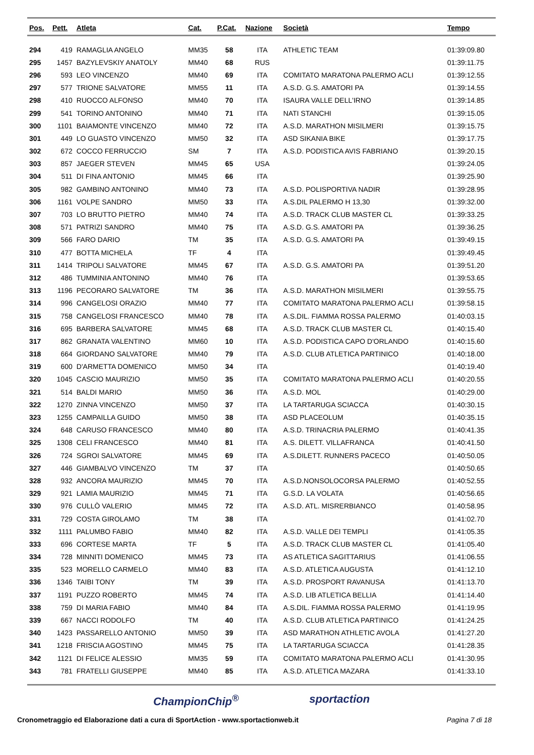| Pos. | Pett. | Atleta | Cat. | P.Cat. | Nazione | Società | Tempo |
| --- | --- | --- | --- | --- | --- | --- | --- |
| 294 | 419 | RAMAGLIA ANGELO | MM35 | 58 | ITA | ATHLETIC TEAM | 01:39:09.80 |
| 295 | 1457 | BAZYLEVSKIY ANATOLY | MM40 | 68 | RUS | | 01:39:11.75 |
| 296 | 593 | LEO VINCENZO | MM40 | 69 | ITA | COMITATO MARATONA PALERMO ACLI | 01:39:12.55 |
| 297 | 577 | TRIONE SALVATORE | MM55 | 11 | ITA | A.S.D. G.S. AMATORI PA | 01:39:14.55 |
| 298 | 410 | RUOCCO ALFONSO | MM40 | 70 | ITA | ISAURA VALLE DELL'IRNO | 01:39:14.85 |
| 299 | 541 | TORINO ANTONINO | MM40 | 71 | ITA | NATI STANCHI | 01:39:15.05 |
| 300 | 1101 | BAIAMONTE VINCENZO | MM40 | 72 | ITA | A.S.D. MARATHON MISILMERI | 01:39:15.75 |
| 301 | 449 | LO GUASTO VINCENZO | MM50 | 32 | ITA | ASD SIKANIA BIKE | 01:39:17.75 |
| 302 | 672 | COCCO FERRUCCIO | SM | 7 | ITA | A.S.D. PODISTICA AVIS FABRIANO | 01:39:20.15 |
| 303 | 857 | JAEGER STEVEN | MM45 | 65 | USA | | 01:39:24.05 |
| 304 | 511 | DI FINA ANTONIO | MM45 | 66 | ITA | | 01:39:25.90 |
| 305 | 982 | GAMBINO ANTONINO | MM40 | 73 | ITA | A.S.D. POLISPORTIVA NADIR | 01:39:28.95 |
| 306 | 1161 | VOLPE SANDRO | MM50 | 33 | ITA | A.S.DIL PALERMO H 13,30 | 01:39:32.00 |
| 307 | 703 | LO BRUTTO PIETRO | MM40 | 74 | ITA | A.S.D. TRACK CLUB MASTER CL | 01:39:33.25 |
| 308 | 571 | PATRIZI SANDRO | MM40 | 75 | ITA | A.S.D. G.S. AMATORI PA | 01:39:36.25 |
| 309 | 566 | FARO DARIO | TM | 35 | ITA | A.S.D. G.S. AMATORI PA | 01:39:49.15 |
| 310 | 477 | BOTTA MICHELA | TF | 4 | ITA | | 01:39:49.45 |
| 311 | 1414 | TRIPOLI SALVATORE | MM45 | 67 | ITA | A.S.D. G.S. AMATORI PA | 01:39:51.20 |
| 312 | 486 | TUMMINIA ANTONINO | MM40 | 76 | ITA | | 01:39:53.65 |
| 313 | 1196 | PECORARO SALVATORE | TM | 36 | ITA | A.S.D. MARATHON MISILMERI | 01:39:55.75 |
| 314 | 996 | CANGELOSI ORAZIO | MM40 | 77 | ITA | COMITATO MARATONA PALERMO ACLI | 01:39:58.15 |
| 315 | 758 | CANGELOSI FRANCESCO | MM40 | 78 | ITA | A.S.DIL. FIAMMA ROSSA PALERMO | 01:40:03.15 |
| 316 | 695 | BARBERA SALVATORE | MM45 | 68 | ITA | A.S.D. TRACK CLUB MASTER CL | 01:40:15.40 |
| 317 | 862 | GRANATA VALENTINO | MM60 | 10 | ITA | A.S.D. PODISTICA CAPO D'ORLANDO | 01:40:15.60 |
| 318 | 664 | GIORDANO SALVATORE | MM40 | 79 | ITA | A.S.D. CLUB ATLETICA PARTINICO | 01:40:18.00 |
| 319 | 600 | D'ARMETTA DOMENICO | MM50 | 34 | ITA | | 01:40:19.40 |
| 320 | 1045 | CASCIO MAURIZIO | MM50 | 35 | ITA | COMITATO MARATONA PALERMO ACLI | 01:40:20.55 |
| 321 | 514 | BALDI MARIO | MM50 | 36 | ITA | A.S.D. MOL | 01:40:29.00 |
| 322 | 1270 | ZINNA VINCENZO | MM50 | 37 | ITA | LA TARTARUGA SCIACCA | 01:40:30.15 |
| 323 | 1255 | CAMPAILLA GUIDO | MM50 | 38 | ITA | ASD PLACEOLUM | 01:40:35.15 |
| 324 | 648 | CARUSO FRANCESCO | MM40 | 80 | ITA | A.S.D. TRINACRIA PALERMO | 01:40:41.35 |
| 325 | 1308 | CELI FRANCESCO | MM40 | 81 | ITA | A.S. DILETT. VILLAFRANCA | 01:40:41.50 |
| 326 | 724 | SGROI SALVATORE | MM45 | 69 | ITA | A.S.DILETT. RUNNERS PACECO | 01:40:50.05 |
| 327 | 446 | GIAMBALVO VINCENZO | TM | 37 | ITA | | 01:40:50.65 |
| 328 | 932 | ANCORA MAURIZIO | MM45 | 70 | ITA | A.S.D.NONSOLOCORSA PALERMO | 01:40:52.55 |
| 329 | 921 | LAMIA MAURIZIO | MM45 | 71 | ITA | G.S.D. LA VOLATA | 01:40:56.65 |
| 330 | 976 | CULLÒ VALERIO | MM45 | 72 | ITA | A.S.D. ATL. MISRERBIANCO | 01:40:58.95 |
| 331 | 729 | COSTA GIROLAMO | TM | 38 | ITA | | 01:41:02.70 |
| 332 | 1111 | PALUMBO FABIO | MM40 | 82 | ITA | A.S.D. VALLE DEI TEMPLI | 01:41:05.35 |
| 333 | 696 | CORTESE MARTA | TF | 5 | ITA | A.S.D. TRACK CLUB MASTER CL | 01:41:05.40 |
| 334 | 728 | MINNITI DOMENICO | MM45 | 73 | ITA | AS ATLETICA SAGITTARIUS | 01:41:06.55 |
| 335 | 523 | MORELLO CARMELO | MM40 | 83 | ITA | A.S.D. ATLETICA AUGUSTA | 01:41:12.10 |
| 336 | 1346 | TAIBI TONY | TM | 39 | ITA | A.S.D. PROSPORT RAVANUSA | 01:41:13.70 |
| 337 | 1191 | PUZZO ROBERTO | MM45 | 74 | ITA | A.S.D. LIB ATLETICA BELLIA | 01:41:14.40 |
| 338 | 759 | DI MARIA FABIO | MM40 | 84 | ITA | A.S.DIL. FIAMMA ROSSA PALERMO | 01:41:19.95 |
| 339 | 667 | NACCI RODOLFO | TM | 40 | ITA | A.S.D. CLUB ATLETICA PARTINICO | 01:41:24.25 |
| 340 | 1423 | PASSARELLO ANTONIO | MM50 | 39 | ITA | ASD MARATHON ATHLETIC AVOLA | 01:41:27.20 |
| 341 | 1218 | FRISCIA AGOSTINO | MM45 | 75 | ITA | LA TARTARUGA SCIACCA | 01:41:28.35 |
| 342 | 1121 | DI FELICE ALESSIO | MM35 | 59 | ITA | COMITATO MARATONA PALERMO ACLI | 01:41:30.95 |
| 343 | 781 | FRATELLI GIUSEPPE | MM40 | 85 | ITA | A.S.D. ATLETICA MAZARA | 01:41:33.10 |
ChampionChip<sup>®</sup> sportaction
Cronometraggio ed Elaborazione dati a cura di SportAction - www.sportactionweb.it Pagina 7 di 18